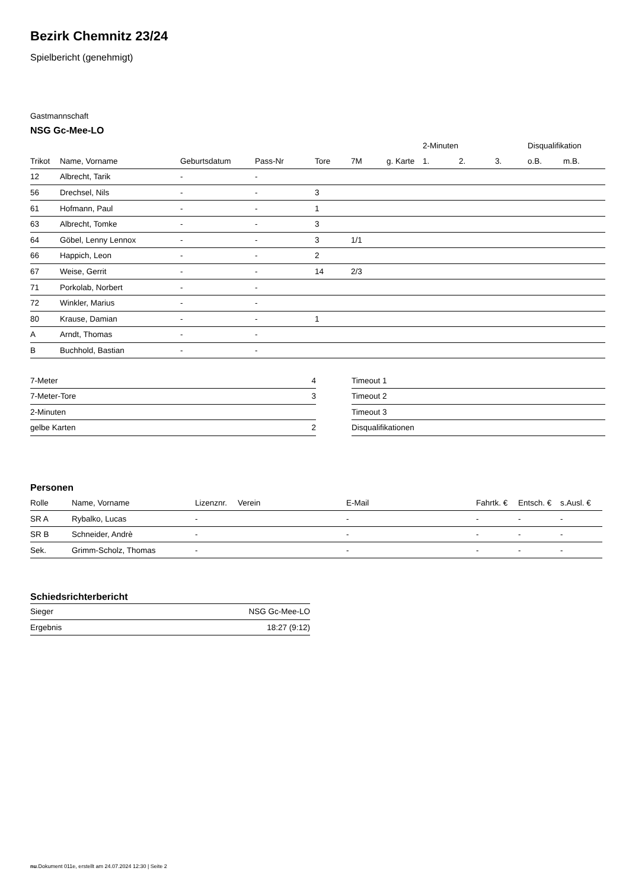Bezirk Chemnitz 23/24
Spielbericht (genehmigt)
Gastmannschaft
NSG Gc-Mee-LO
| | | | | | | | 2-Minuten | | | Disqualifikation | |
| --- | --- | --- | --- | --- | --- | --- | --- | --- | --- | --- | --- |
| Trikot | Name, Vorname | Geburtsdatum | Pass-Nr | Tore | 7M | g. Karte | 1. | 2. | 3. | o.B. | m.B. |
| 12 | Albrecht, Tarik | - | - | | | | | | | | |
| 56 | Drechsel, Nils | - | - | 3 | | | | | | | |
| 61 | Hofmann, Paul | - | - | 1 | | | | | | | |
| 63 | Albrecht, Tomke | - | - | 3 | | | | | | | |
| 64 | Göbel, Lenny Lennox | - | - | 3 | 1/1 | | | | | | |
| 66 | Happich, Leon | - | - | 2 | | | | | | | |
| 67 | Weise, Gerrit | - | - | 14 | 2/3 | | | | | | |
| 71 | Porkolab, Norbert | - | - | | | | | | | | |
| 72 | Winkler, Marius | - | - | | | | | | | | |
| 80 | Krause, Damian | - | - | 1 | | | | | | | |
| A | Arndt, Thomas | - | - | | | | | | | | |
| B | Buchhold, Bastian | - | - | | | | | | | | |
| 7-Meter | 4 |
| 7-Meter-Tore | 3 |
| 2-Minuten | |
| gelbe Karten | 2 |
| Timeout 1 |
| Timeout 2 |
| Timeout 3 |
| Disqualifikationen |
Personen
| Rolle | Name, Vorname | Lizenznr. | Verein | E-Mail | Fahrtk. € | Entsch. € | s.Ausl. € |
| --- | --- | --- | --- | --- | --- | --- | --- |
| SR A | Rybalko, Lucas | - | | - | - | - | - |
| SR B | Schneider, Andrè | - | | - | - | - | - |
| Sek. | Grimm-Scholz, Thomas | - | | - | - | - | - |
Schiedsrichterbericht
| Sieger | NSG Gc-Mee-LO |
| Ergebnis | 18:27 (9:12) |
nu.Dokument 011e, erstellt am 24.07.2024 12:30 | Seite 2